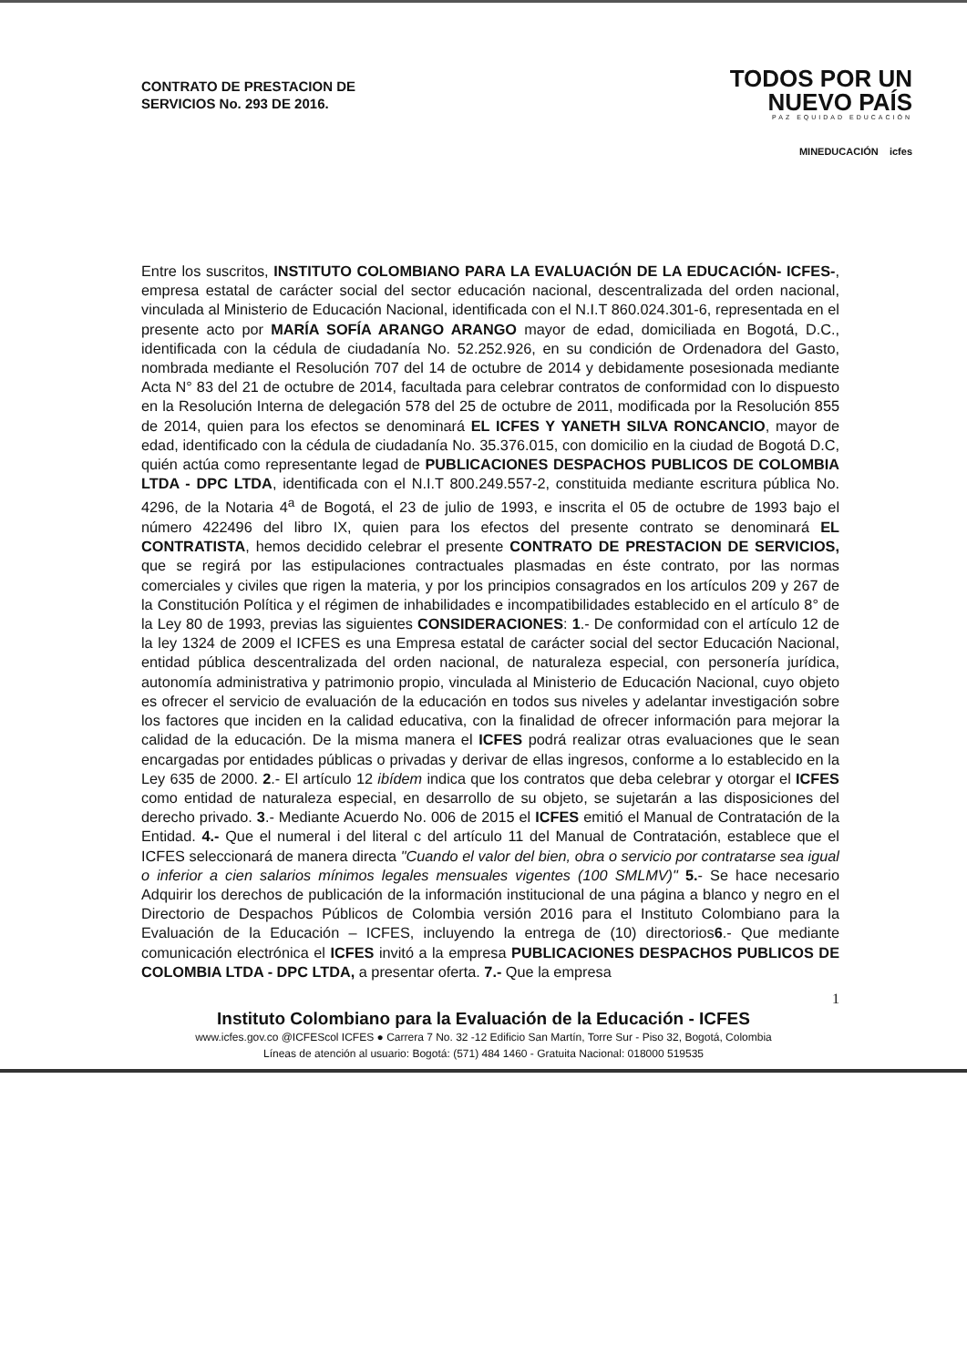CONTRATO DE PRESTACION DE
SERVICIOS No. 293 DE 2016.
TODOS POR UN
NUEVO PAÍS
PAZ EQUIDAD EDUCACIÓN
MINEDUCACIÓN icfes
Entre los suscritos, INSTITUTO COLOMBIANO PARA LA EVALUACIÓN DE LA EDUCACIÓN- ICFES-, empresa estatal de carácter social del sector educación nacional, descentralizada del orden nacional, vinculada al Ministerio de Educación Nacional, identificada con el N.I.T 860.024.301-6, representada en el presente acto por MARÍA SOFÍA ARANGO ARANGO mayor de edad, domiciliada en Bogotá, D.C., identificada con la cédula de ciudadanía No. 52.252.926, en su condición de Ordenadora del Gasto, nombrada mediante el Resolución 707 del 14 de octubre de 2014 y debidamente posesionada mediante Acta N° 83 del 21 de octubre de 2014, facultada para celebrar contratos de conformidad con lo dispuesto en la Resolución Interna de delegación 578 del 25 de octubre de 2011, modificada por la Resolución 855 de 2014, quien para los efectos se denominará EL ICFES Y YANETH SILVA RONCANCIO, mayor de edad, identificado con la cédula de ciudadanía No. 35.376.015, con domicilio en la ciudad de Bogotá D.C, quién actúa como representante legad de PUBLICACIONES DESPACHOS PUBLICOS DE COLOMBIA LTDA - DPC LTDA, identificada con el N.I.T 800.249.557-2, constituida mediante escritura pública No. 4296, de la Notaria 4<sup>a</sup> de Bogotá, el 23 de julio de 1993, e inscrita el 05 de octubre de 1993 bajo el número 422496 del libro IX, quien para los efectos del presente contrato se denominará EL CONTRATISTA, hemos decidido celebrar el presente CONTRATO DE PRESTACION DE SERVICIOS, que se regirá por las estipulaciones contractuales plasmadas en éste contrato, por las normas comerciales y civiles que rigen la materia, y por los principios consagrados en los artículos 209 y 267 de la Constitución Política y el régimen de inhabilidades e incompatibilidades establecido en el artículo 8° de la Ley 80 de 1993, previas las siguientes CONSIDERACIONES: 1.- De conformidad con el artículo 12 de la ley 1324 de 2009 el ICFES es una Empresa estatal de carácter social del sector Educación Nacional, entidad pública descentralizada del orden nacional, de naturaleza especial, con personería jurídica, autonomía administrativa y patrimonio propio, vinculada al Ministerio de Educación Nacional, cuyo objeto es ofrecer el servicio de evaluación de la educación en todos sus niveles y adelantar investigación sobre los factores que inciden en la calidad educativa, con la finalidad de ofrecer información para mejorar la calidad de la educación. De la misma manera el ICFES podrá realizar otras evaluaciones que le sean encargadas por entidades públicas o privadas y derivar de ellas ingresos, conforme a lo establecido en la Ley 635 de 2000. 2.- El artículo 12 ibídem indica que los contratos que deba celebrar y otorgar el ICFES como entidad de naturaleza especial, en desarrollo de su objeto, se sujetarán a las disposiciones del derecho privado. 3.- Mediante Acuerdo No. 006 de 2015 el ICFES emitió el Manual de Contratación de la Entidad. 4.- Que el numeral i del literal c del artículo 11 del Manual de Contratación, establece que el ICFES seleccionará de manera directa "Cuando el valor del bien, obra o servicio por contratarse sea igual o inferior a cien salarios mínimos legales mensuales vigentes (100 SMLMV)" 5.- Se hace necesario Adquirir los derechos de publicación de la información institucional de una página a blanco y negro en el Directorio de Despachos Públicos de Colombia versión 2016 para el Instituto Colombiano para la Evaluación de la Educación – ICFES, incluyendo la entrega de (10) directorios6.- Que mediante comunicación electrónica el ICFES invitó a la empresa PUBLICACIONES DESPACHOS PUBLICOS DE COLOMBIA LTDA - DPC LTDA, a presentar oferta. 7.- Que la empresa
1
Instituto Colombiano para la Evaluación de la Educación - ICFES
www.icfes.gov.co @ICFEScol ICFES ● Carrera 7 No. 32 -12 Edificio San Martín, Torre Sur - Piso 32, Bogotá, Colombia
Líneas de atención al usuario: Bogotá: (571) 484 1460 - Gratuita Nacional: 018000 519535